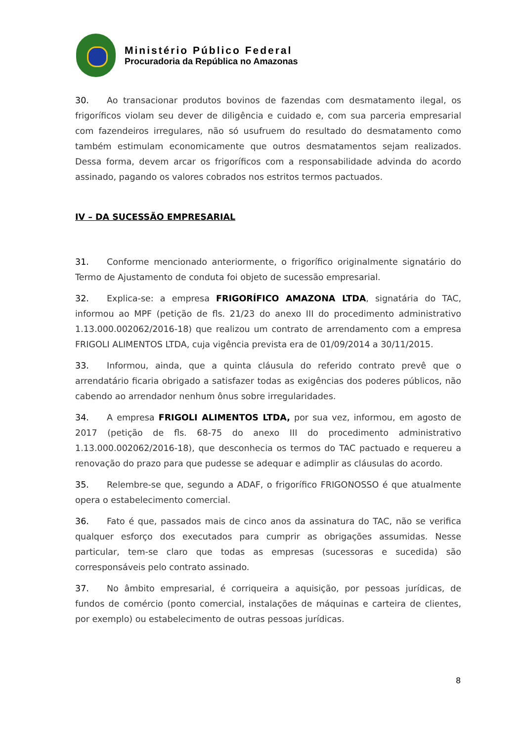Ministério Público Federal
Procuradoria da República no Amazonas
30. Ao transacionar produtos bovinos de fazendas com desmatamento ilegal, os frigoríficos violam seu dever de diligência e cuidado e, com sua parceria empresarial com fazendeiros irregulares, não só usufruem do resultado do desmatamento como também estimulam economicamente que outros desmatamentos sejam realizados. Dessa forma, devem arcar os frigoríficos com a responsabilidade advinda do acordo assinado, pagando os valores cobrados nos estritos termos pactuados.
IV – DA SUCESSÃO EMPRESARIAL
31. Conforme mencionado anteriormente, o frigorífico originalmente signatário do Termo de Ajustamento de conduta foi objeto de sucessão empresarial.
32. Explica-se: a empresa FRIGORÍFICO AMAZONA LTDA, signatária do TAC, informou ao MPF (petição de fls. 21/23 do anexo III do procedimento administrativo 1.13.000.002062/2016-18) que realizou um contrato de arrendamento com a empresa FRIGOLI ALIMENTOS LTDA, cuja vigência prevista era de 01/09/2014 a 30/11/2015.
33. Informou, ainda, que a quinta cláusula do referido contrato prevê que o arrendatário ficaria obrigado a satisfazer todas as exigências dos poderes públicos, não cabendo ao arrendador nenhum ônus sobre irregularidades.
34. A empresa FRIGOLI ALIMENTOS LTDA, por sua vez, informou, em agosto de 2017 (petição de fls. 68-75 do anexo III do procedimento administrativo 1.13.000.002062/2016-18), que desconhecia os termos do TAC pactuado e requereu a renovação do prazo para que pudesse se adequar e adimplir as cláusulas do acordo.
35. Relembre-se que, segundo a ADAF, o frigorífico FRIGONOSSO é que atualmente opera o estabelecimento comercial.
36. Fato é que, passados mais de cinco anos da assinatura do TAC, não se verifica qualquer esforço dos executados para cumprir as obrigações assumidas. Nesse particular, tem-se claro que todas as empresas (sucessoras e sucedida) são corresponsáveis pelo contrato assinado.
37. No âmbito empresarial, é corriqueira a aquisição, por pessoas jurídicas, de fundos de comércio (ponto comercial, instalações de máquinas e carteira de clientes, por exemplo) ou estabelecimento de outras pessoas jurídicas.
8